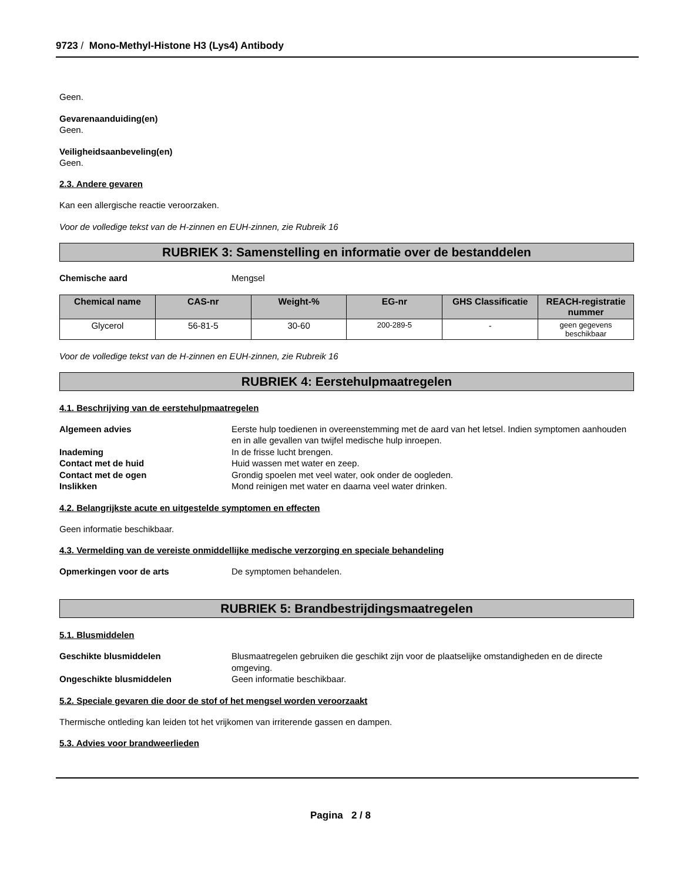9723 / Mono-Methyl-Histone H3 (Lys4) Antibody
Geen.
Gevarenaanduiding(en)
Geen.
Veiligheidsaanbeveling(en)
Geen.
2.3. Andere gevaren
Kan een allergische reactie veroorzaken.
Voor de volledige tekst van de H-zinnen en EUH-zinnen, zie Rubreik 16
RUBRIEK 3: Samenstelling en informatie over de bestanddelen
Chemische aard Mengsel
| Chemical name | CAS-nr | Weight-% | EG-nr | GHS Classificatie | REACH-registratie nummer |
| --- | --- | --- | --- | --- | --- |
| Glycerol | 56-81-5 | 30-60 | 200-289-5 | - | geen gegevens beschikbaar |
Voor de volledige tekst van de H-zinnen en EUH-zinnen, zie Rubreik 16
RUBRIEK 4: Eerstehulpmaatregelen
4.1. Beschrijving van de eerstehulpmaatregelen
Algemeen advies Eerste hulp toedienen in overeenstemming met de aard van het letsel. Indien symptomen aanhouden en in alle gevallen van twijfel medische hulp inroepen.
Inademing In de frisse lucht brengen.
Contact met de huid Huid wassen met water en zeep.
Contact met de ogen Grondig spoelen met veel water, ook onder de oogleden.
Inslikken Mond reinigen met water en daarna veel water drinken.
4.2. Belangrijkste acute en uitgestelde symptomen en effecten
Geen informatie beschikbaar.
4.3. Vermelding van de vereiste onmiddellijke medische verzorging en speciale behandeling
Opmerkingen voor de arts De symptomen behandelen.
RUBRIEK 5: Brandbestrijdingsmaatregelen
5.1. Blusmiddelen
Geschikte blusmiddelen Blusmaatregelen gebruiken die geschikt zijn voor de plaatselijke omstandigheden en de directe omgeving.
Ongeschikte blusmiddelen Geen informatie beschikbaar.
5.2. Speciale gevaren die door de stof of het mengsel worden veroorzaakt
Thermische ontleding kan leiden tot het vrijkomen van irriterende gassen en dampen.
5.3. Advies voor brandweerlieden
Pagina 2 / 8